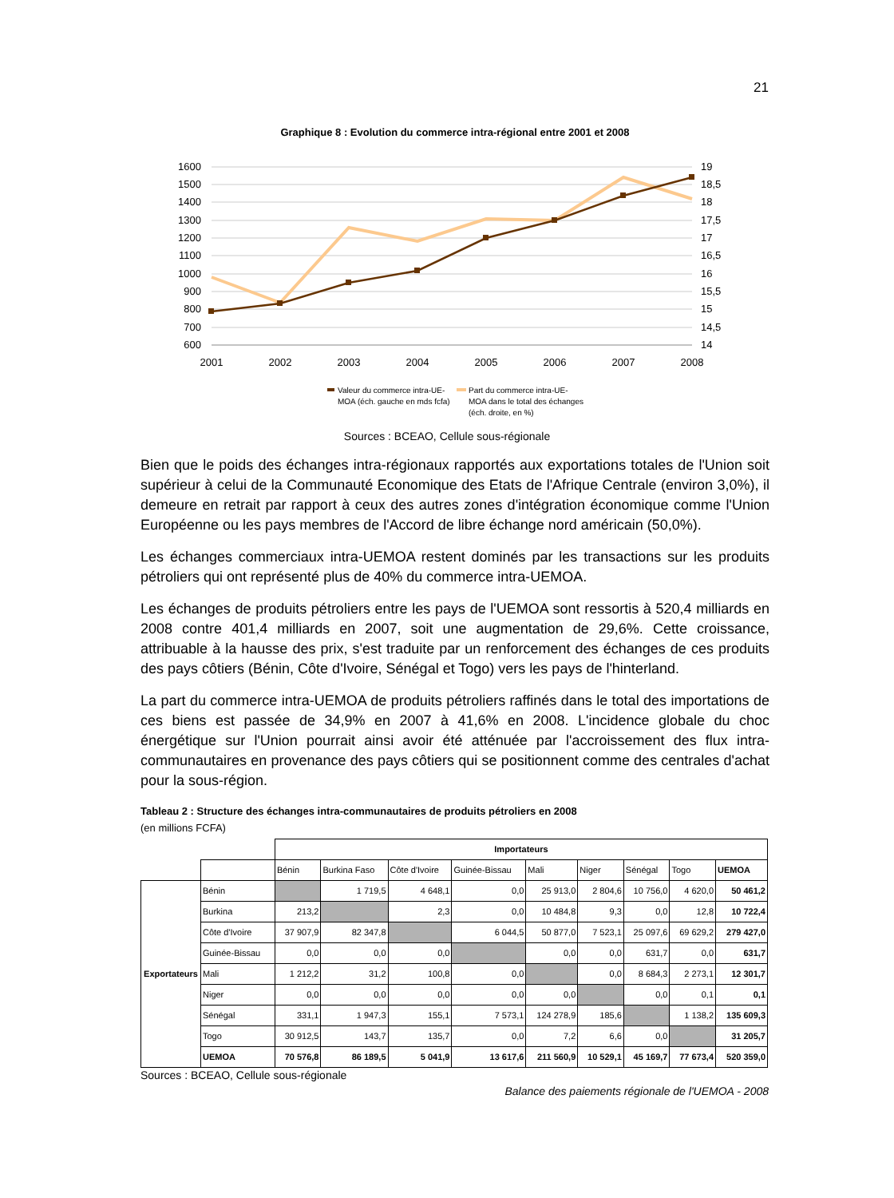21
Graphique 8 : Evolution du commerce intra-régional entre 2001 et 2008
1600
1500
1400
1300
1200
1100
1000
900
800
700
600
19
18,5
18
17,5
17
16,5
16
15,5
15
14,5
14
2001
2002
2003
2004
2005
2006
2007
2008
Valeur du commerce intra-UE-
MOA (éch. gauche en mds fcfa)
Part du commerce intra-UE-
MOA dans le total des échanges
(éch. droite, en %)
Sources : BCEAO, Cellule sous-régionale
Bien que le poids des échanges intra-régionaux rapportés aux exportations totales de l'Union soit supérieur à celui de la Communauté Economique des Etats de l'Afrique Centrale (environ 3,0%), il demeure en retrait par rapport à ceux des autres zones d'intégration économique comme l'Union Européenne ou les pays membres de l'Accord de libre échange nord américain (50,0%).
Les échanges commerciaux intra-UEMOA restent dominés par les transactions sur les produits pétroliers qui ont représenté plus de 40% du commerce intra-UEMOA.
Les échanges de produits pétroliers entre les pays de l'UEMOA sont ressortis à 520,4 milliards en 2008 contre 401,4 milliards en 2007, soit une augmentation de 29,6%. Cette croissance, attribuable à la hausse des prix, s'est traduite par un renforcement des échanges de ces produits des pays côtiers (Bénin, Côte d'Ivoire, Sénégal et Togo) vers les pays de l'hinterland.
La part du commerce intra-UEMOA de produits pétroliers raffinés dans le total des importations de ces biens est passée de 34,9% en 2007 à 41,6% en 2008. L'incidence globale du choc énergétique sur l'Union pourrait ainsi avoir été atténuée par l'accroissement des flux intra-communautaires en provenance des pays côtiers qui se positionnent comme des centrales d'achat pour la sous-région.
Tableau 2 : Structure des échanges intra-communautaires de produits pétroliers en 2008
(en millions FCFA)
| | | Importateurs | | | | | | | | |
| | | Bénin | Burkina Faso | Côte d'Ivoire | Guinée-Bissau | Mali | Niger | Sénégal | Togo | UEMOA |
| Exportateurs | Bénin | | 1 719,5 | 4 648,1 | 0,0 | 25 913,0 | 2 804,6 | 10 756,0 | 4 620,0 | 50 461,2 |
| | Burkina | 213,2 | | 2,3 | 0,0 | 10 484,8 | 9,3 | 0,0 | 12,8 | 10 722,4 |
| | Côte d'Ivoire | 37 907,9 | 82 347,8 | | 6 044,5 | 50 877,0 | 7 523,1 | 25 097,6 | 69 629,2 | 279 427,0 |
| | Guinée-Bissau | 0,0 | 0,0 | 0,0 | | 0,0 | 0,0 | 631,7 | 0,0 | 631,7 |
| | Mali | 1 212,2 | 31,2 | 100,8 | 0,0 | | 0,0 | 8 684,3 | 2 273,1 | 12 301,7 |
| | Niger | 0,0 | 0,0 | 0,0 | 0,0 | 0,0 | | 0,0 | 0,1 | 0,1 |
| | Sénégal | 331,1 | 1 947,3 | 155,1 | 7 573,1 | 124 278,9 | 185,6 | | 1 138,2 | 135 609,3 |
| | Togo | 30 912,5 | 143,7 | 135,7 | 0,0 | 7,2 | 6,6 | 0,0 | | 31 205,7 |
| | UEMOA | 70 576,8 | 86 189,5 | 5 041,9 | 13 617,6 | 211 560,9 | 10 529,1 | 45 169,7 | 77 673,4 | 520 359,0 |
Sources : BCEAO, Cellule sous-régionale
Balance des paiements régionale de l'UEMOA - 2008